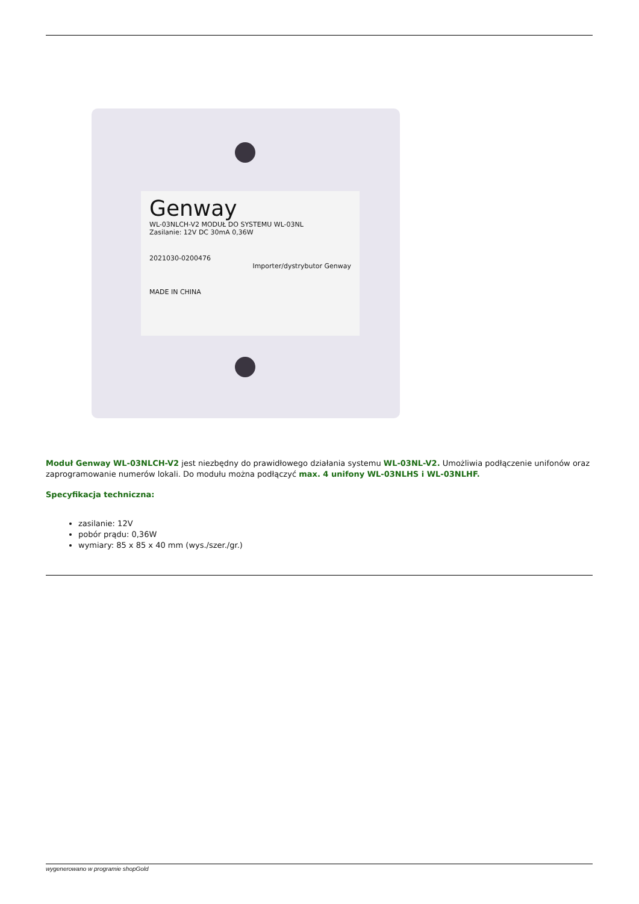Genway
WL-03NLCH-V2 MODUŁ DO SYSTEMU WL-03NL
Zasilanie: 12V DC 30mA 0,36W
2021030-0200476
Importer/dystrybutor Genway
MADE IN CHINA
Moduł Genway WL-03NLCH-V2 jest niezbędny do prawidłowego działania systemu WL-03NL-V2. Umożliwia podłączenie unifonów oraz zaprogramowanie numerów lokali. Do modułu można podłączyć max. 4 unifony WL-03NLHS i WL-03NLHF.
Specyfikacja techniczna:
zasilanie: 12V
pobór prądu: 0,36W
wymiary: 85 x 85 x 40 mm (wys./szer./gr.)
wygenerowano w programie shopGold